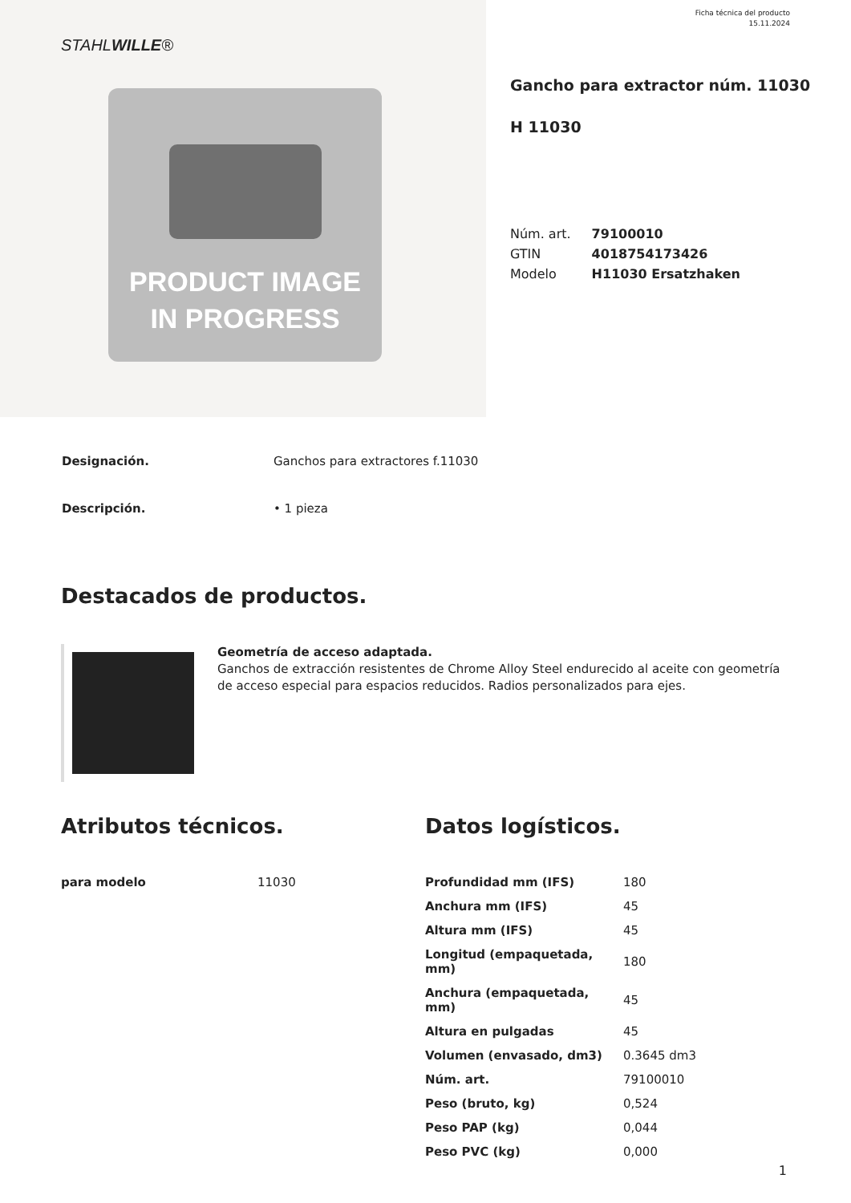Ficha técnica del producto
15.11.2024
STAHLWILLE®
PRODUCT IMAGE
IN PROGRESS
Gancho para extractor núm. 11030
H 11030
| Núm. art. | 79100010 |
| GTIN | 4018754173426 |
| Modelo | H11030 Ersatzhaken |
| Designación. | Ganchos para extractores f.11030 |
| Descripción. | • 1 pieza |
Destacados de productos.
Geometría de acceso adaptada.
Ganchos de extracción resistentes de Chrome Alloy Steel endurecido al aceite con geometría de acceso especial para espacios reducidos. Radios personalizados para ejes.
Atributos técnicos.
| para modelo | 11030 |
Datos logísticos.
| Profundidad mm (IFS) | 180 |
| Anchura mm (IFS) | 45 |
| Altura mm (IFS) | 45 |
| Longitud (empaquetada, mm) | 180 |
| Anchura (empaquetada, mm) | 45 |
| Altura en pulgadas | 45 |
| Volumen (envasado, dm3) | 0.3645 dm3 |
| Núm. art. | 79100010 |
| Peso (bruto, kg) | 0,524 |
| Peso PAP (kg) | 0,044 |
| Peso PVC (kg) | 0,000 |
1